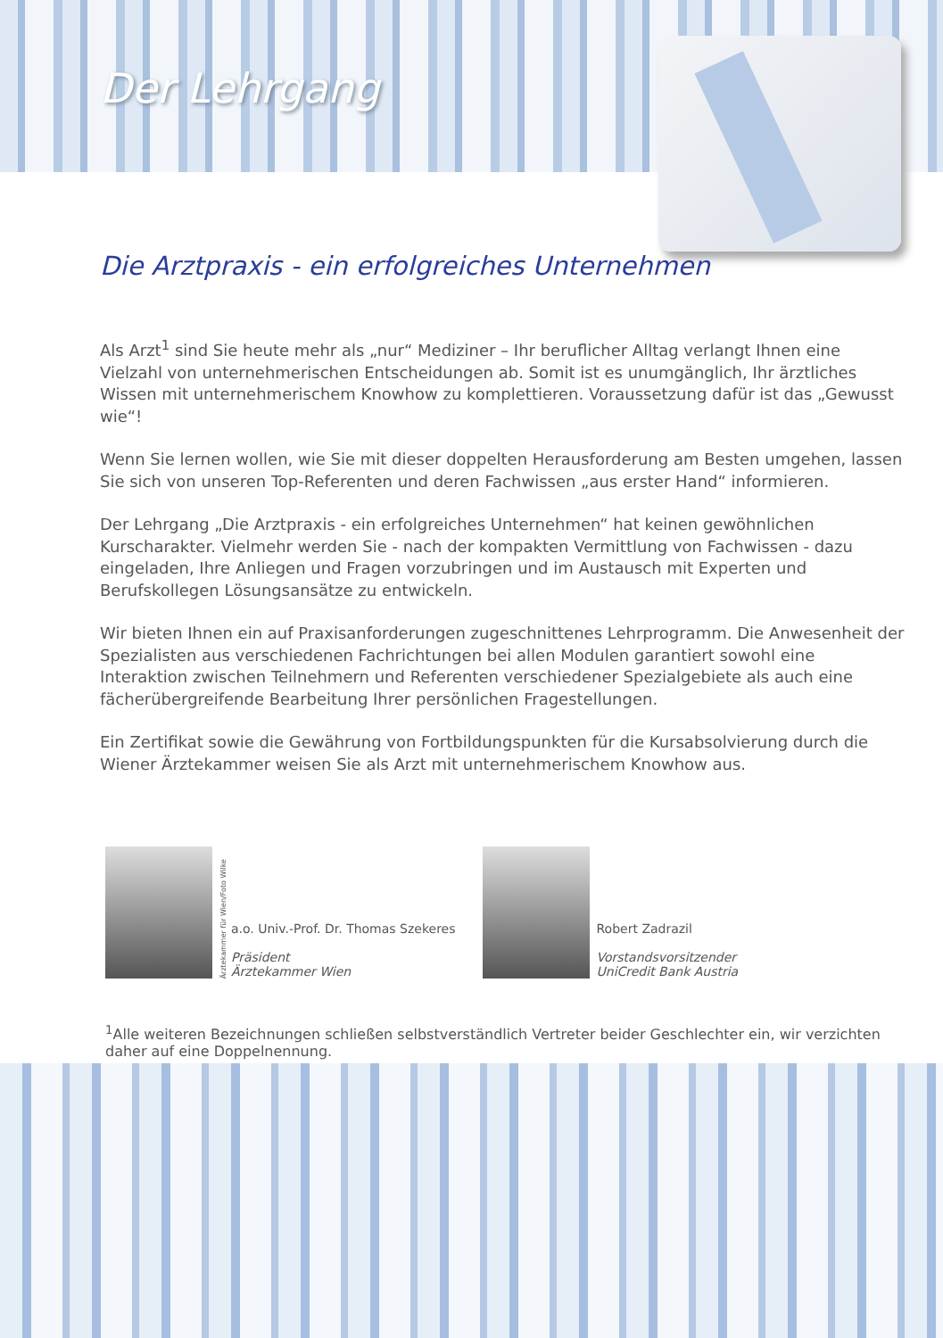Der Lehrgang
Die Arztpraxis - ein erfolgreiches Unternehmen
Als Arzt<sup>1</sup> sind Sie heute mehr als „nur“ Mediziner – Ihr beruflicher Alltag verlangt Ihnen eine Vielzahl von unternehmerischen Entscheidungen ab. Somit ist es unumgänglich, Ihr ärztliches Wissen mit unternehmerischem Knowhow zu komplettieren. Voraussetzung dafür ist das „Gewusst wie“!
Wenn Sie lernen wollen, wie Sie mit dieser doppelten Herausforderung am Besten umgehen, lassen Sie sich von unseren Top-Referenten und deren Fachwissen „aus erster Hand“ informieren.
Der Lehrgang „Die Arztpraxis - ein erfolgreiches Unternehmen“ hat keinen gewöhnlichen Kurscharakter. Vielmehr werden Sie - nach der kompakten Vermittlung von Fachwissen - dazu eingeladen, Ihre Anliegen und Fragen vorzubringen und im Austausch mit Experten und Berufskollegen Lösungsansätze zu entwickeln.
Wir bieten Ihnen ein auf Praxisanforderungen zugeschnittenes Lehrprogramm. Die Anwesenheit der Spezialisten aus verschiedenen Fachrichtungen bei allen Modulen garantiert sowohl eine Interaktion zwischen Teilnehmern und Referenten verschiedener Spezialgebiete als auch eine fächerübergreifende Bearbeitung Ihrer persönlichen Fragestellungen.
Ein Zertifikat sowie die Gewährung von Fortbildungspunkten für die Kursabsolvierung durch die Wiener Ärztekammer weisen Sie als Arzt mit unternehmerischem Knowhow aus.
Ärztekammer für Wien/Foto Wilke
a.o. Univ.-Prof. Dr. Thomas Szekeres
Präsident
Ärztekammer Wien
Robert Zadrazil
Vorstandsvorsitzender
UniCredit Bank Austria
<sup>1</sup> Alle weiteren Bezeichnungen schließen selbstverständlich Vertreter beider Geschlechter ein, wir verzichten daher auf eine Doppelnennung.